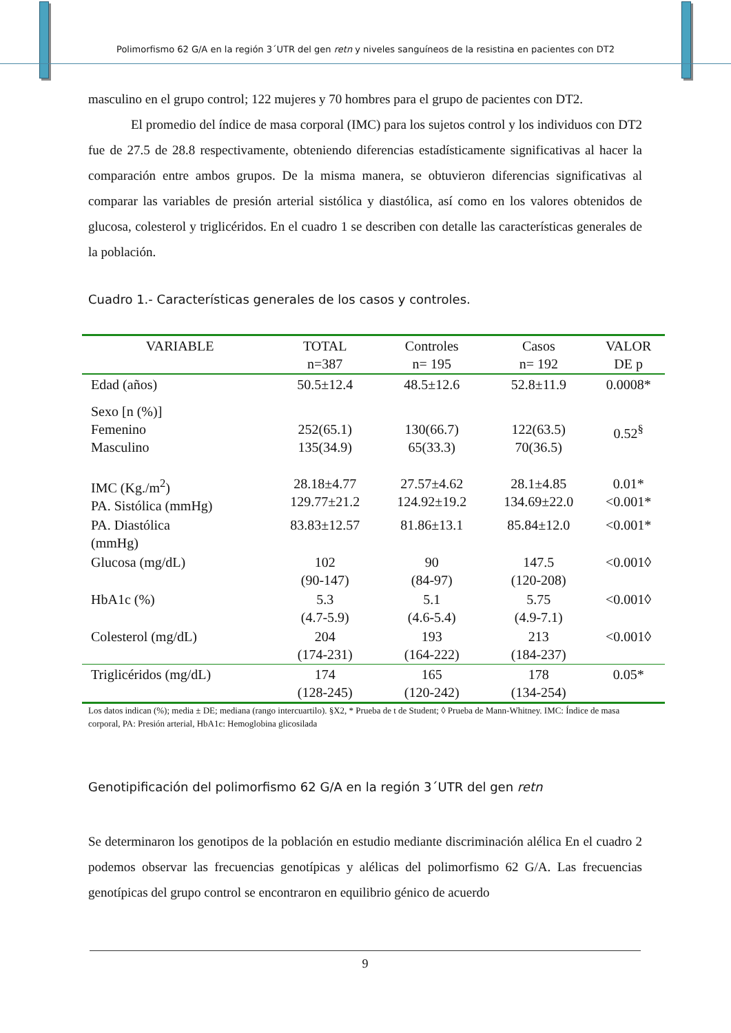Polimorfismo 62 G/A en la región 3´UTR del gen retn y niveles sanguíneos de la resistina en pacientes con DT2
masculino en el grupo control; 122 mujeres y 70 hombres para el grupo de pacientes con DT2.
El promedio del índice de masa corporal (IMC) para los sujetos control y los individuos con DT2 fue de 27.5 de 28.8 respectivamente, obteniendo diferencias estadísticamente significativas al hacer la comparación entre ambos grupos. De la misma manera, se obtuvieron diferencias significativas al comparar las variables de presión arterial sistólica y diastólica, así como en los valores obtenidos de glucosa, colesterol y triglicéridos. En el cuadro 1 se describen con detalle las características generales de la población.
Cuadro 1.- Características generales de los casos y controles.
| VARIABLE | TOTAL n=387 | Controles n= 195 | Casos n= 192 | VALOR DE p |
| --- | --- | --- | --- | --- |
| Edad (años) | 50.5±12.4 | 48.5±12.6 | 52.8±11.9 | 0.0008* |
| Sexo [n (%)] Femenino Masculino | 252(65.1) 135(34.9) | 130(66.7) 65(33.3) | 122(63.5) 70(36.5) | 0.52<sup>§</sup> |
| IMC (Kg./m<sup>2</sup>) PA. Sistólica (mmHg) | 28.18±4.77 129.77±21.2 | 27.57±4.62 124.92±19.2 | 28.1±4.85 134.69±22.0 | 0.01* <0.001* |
| PA. Diastólica (mmHg) | 83.83±12.57 | 81.86±13.1 | 85.84±12.0 | <0.001* |
| Glucosa (mg/dL) | 102 (90-147) | 90 (84-97) | 147.5 (120-208) | <0.001◊ |
| HbA1c (%) | 5.3 (4.7-5.9) | 5.1 (4.6-5.4) | 5.75 (4.9-7.1) | <0.001◊ |
| Colesterol (mg/dL) | 204 (174-231) | 193 (164-222) | 213 (184-237) | <0.001◊ |
| Triglicéridos (mg/dL) | 174 (128-245) | 165 (120-242) | 178 (134-254) | 0.05* |
Los datos indican (%); media ± DE; mediana (rango intercuartilo). §X2, * Prueba de t de Student; ◊ Prueba de Mann-Whitney. IMC: Índice de masa corporal, PA: Presión arterial, HbA1c: Hemoglobina glicosilada
Genotipificación del polimorfismo 62 G/A en la región 3´UTR del gen retn
Se determinaron los genotipos de la población en estudio mediante discriminación alélica En el cuadro 2 podemos observar las frecuencias genotípicas y alélicas del polimorfismo 62 G/A. Las frecuencias genotípicas del grupo control se encontraron en equilibrio génico de acuerdo
9